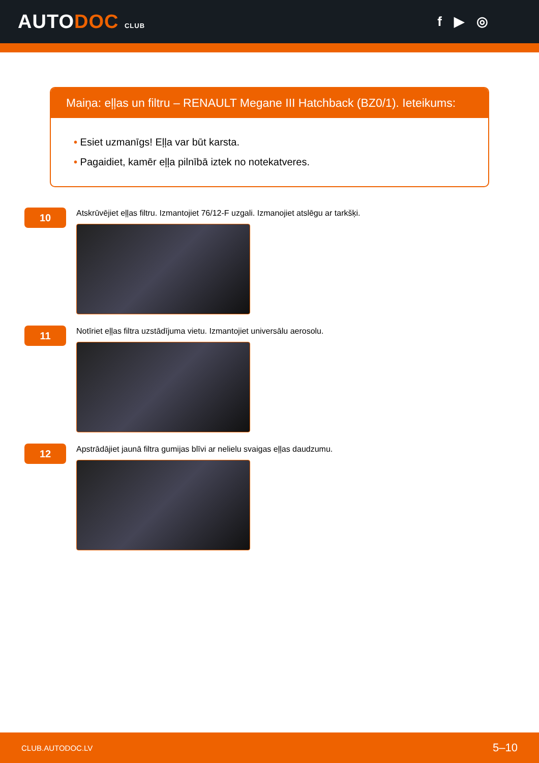AUTODOC CLUB
f ▶ ◎
Maiņa: eļļas un filtru – RENAULT Megane III Hatchback (BZ0/1). Ieteikums:
• Esiet uzmanīgs! Eļļa var būt karsta.
• Pagaidiet, kamēr eļļa pilnībā iztek no notekatveres.
10
Atskrūvējiet eļļas filtru. Izmantojiet 76/12-F uzgali. Izmanojiet atslēgu ar tarkšķi.
11
Notīriet eļļas filtra uzstādījuma vietu. Izmantojiet universālu aerosolu.
12
Apstrādājiet jaunā filtra gumijas blīvi ar nelielu svaigas eļļas daudzumu.
CLUB.AUTODOC.LV 5–10